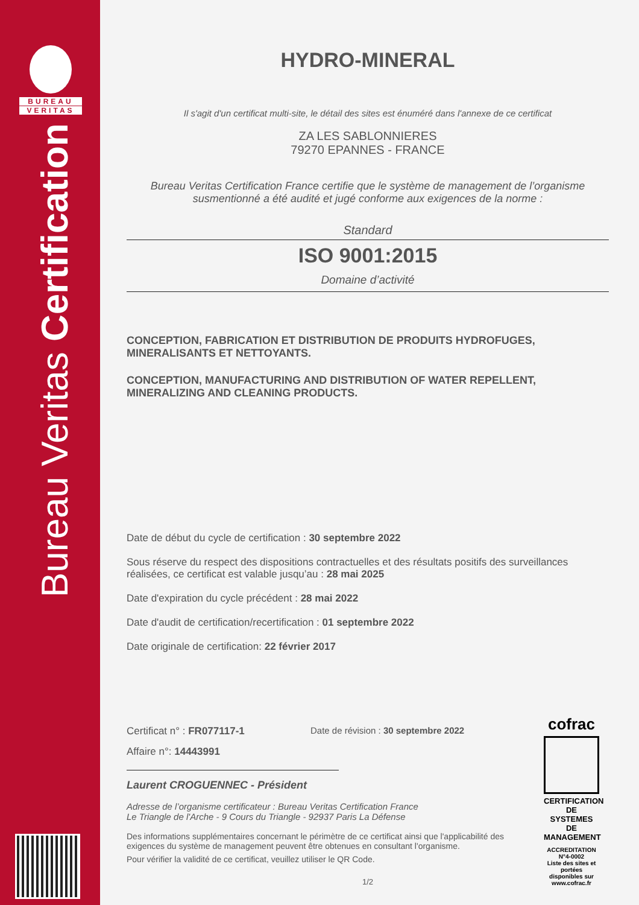BUREAU
VERITAS
Bureau Veritas Certification
HYDRO-MINERAL
Il s'agit d'un certificat multi-site, le détail des sites est énuméré dans l'annexe de ce certificat
ZA LES SABLONNIERES
79270 EPANNES - FRANCE
Bureau Veritas Certification France certifie que le système de management de l’organisme susmentionné a été audité et jugé conforme aux exigences de la norme :
Standard
ISO 9001:2015
Domaine d’activité
CONCEPTION, FABRICATION ET DISTRIBUTION DE PRODUITS HYDROFUGES, MINERALISANTS ET NETTOYANTS.
CONCEPTION, MANUFACTURING AND DISTRIBUTION OF WATER REPELLENT, MINERALIZING AND CLEANING PRODUCTS.
Date de début du cycle de certification : 30 septembre 2022
Sous réserve du respect des dispositions contractuelles et des résultats positifs des surveillances réalisées, ce certificat est valable jusqu’au : 28 mai 2025
Date d'expiration du cycle précédent : 28 mai 2022
Date d'audit de certification/recertification : 01 septembre 2022
Date originale de certification: 22 février 2017
Certificat n° : FR077117-1 Date de révision : 30 septembre 2022
Affaire n°: 14443991
Laurent CROGUENNEC - Président
Adresse de l’organisme certificateur : Bureau Veritas Certification France
Le Triangle de l'Arche - 9 Cours du Triangle - 92937 Paris La Défense
Des informations supplémentaires concernant le périmètre de ce certificat ainsi que l'applicabilité des exigences du système de management peuvent être obtenues en consultant l'organisme.
Pour vérifier la validité de ce certificat, veuillez utiliser le QR Code.
1/2
cofrac
CERTIFICATION DE SYSTEMES DE MANAGEMENT
ACCREDITATION N°4-0002
Liste des sites et portées disponibles sur www.cofrac.fr